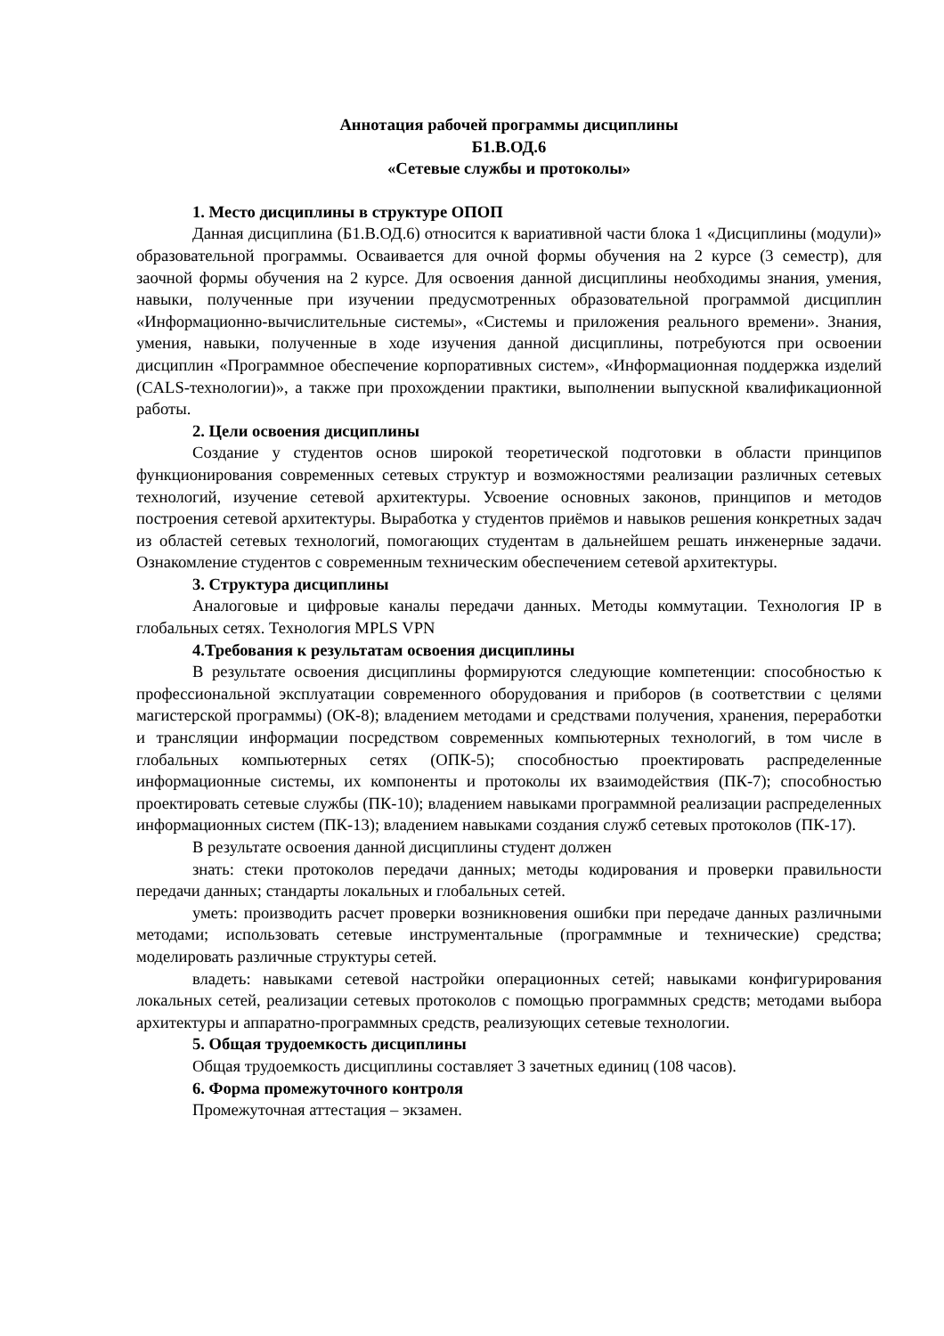Аннотация рабочей программы дисциплины
Б1.В.ОД.6
«Сетевые службы и протоколы»
1. Место дисциплины в структуре ОПОП
Данная дисциплина (Б1.В.ОД.6) относится к вариативной части блока 1 «Дисциплины (модули)» образовательной программы. Осваивается для очной формы обучения на 2 курсе (3 семестр), для заочной формы обучения на 2 курсе. Для освоения данной дисциплины необходимы знания, умения, навыки, полученные при изучении предусмотренных образовательной программой дисциплин «Информационно-вычислительные системы», «Системы и приложения реального времени». Знания, умения, навыки, полученные в ходе изучения данной дисциплины, потребуются при освоении дисциплин «Программное обеспечение корпоративных систем», «Информационная поддержка изделий (CALS-технологии)», а также при прохождении практики, выполнении выпускной квалификационной работы.
2. Цели освоения дисциплины
Создание у студентов основ широкой теоретической подготовки в области принципов функционирования современных сетевых структур и возможностями реализации различных сетевых технологий, изучение сетевой архитектуры. Усвоение основных законов, принципов и методов построения сетевой архитектуры. Выработка у студентов приёмов и навыков решения конкретных задач из областей сетевых технологий, помогающих студентам в дальнейшем решать инженерные задачи. Ознакомление студентов с современным техническим обеспечением сетевой архитектуры.
3. Структура дисциплины
Аналоговые и цифровые каналы передачи данных. Методы коммутации. Технология IP в глобальных сетях. Технология MPLS VPN
4.Требования к результатам освоения дисциплины
В результате освоения дисциплины формируются следующие компетенции: способностью к профессиональной эксплуатации современного оборудования и приборов (в соответствии с целями магистерской программы) (ОК-8); владением методами и средствами получения, хранения, переработки и трансляции информации посредством современных компьютерных технологий, в том числе в глобальных компьютерных сетях (ОПК-5); способностью проектировать распределенные информационные системы, их компоненты и протоколы их взаимодействия (ПК-7); способностью проектировать сетевые службы (ПК-10); владением навыками программной реализации распределенных информационных систем (ПК-13); владением навыками создания служб сетевых протоколов (ПК-17).
В результате освоения данной дисциплины студент должен
знать: стеки протоколов передачи данных; методы кодирования и проверки правильности передачи данных; стандарты локальных и глобальных сетей.
уметь: производить расчет проверки возникновения ошибки при передаче данных различными методами; использовать сетевые инструментальные (программные и технические) средства; моделировать различные структуры сетей.
владеть: навыками сетевой настройки операционных сетей; навыками конфигурирования локальных сетей, реализации сетевых протоколов с помощью программных средств; методами выбора архитектуры и аппаратно-программных средств, реализующих сетевые технологии.
5. Общая трудоемкость дисциплины
Общая трудоемкость дисциплины составляет 3 зачетных единиц (108 часов).
6. Форма промежуточного контроля
Промежуточная аттестация – экзамен.